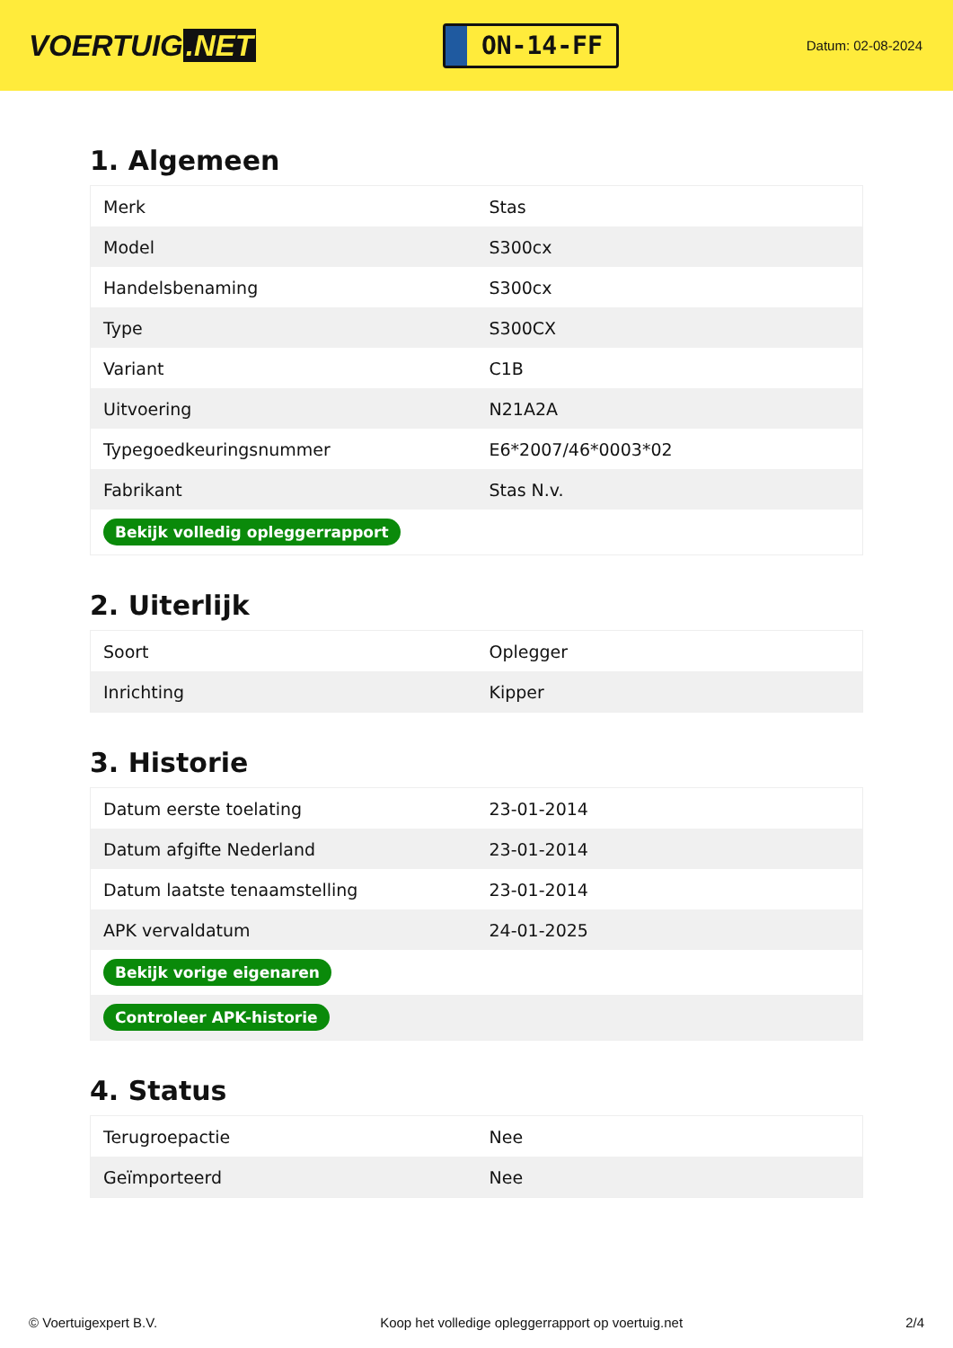VOERTUIG.NET
ON-14-FF
Datum: 02-08-2024
1. Algemeen
| Merk | Stas |
| Model | S300cx |
| Handelsbenaming | S300cx |
| Type | S300CX |
| Variant | C1B |
| Uitvoering | N21A2A |
| Typegoedkeuringsnummer | E6*2007/46*0003*02 |
| Fabrikant | Stas N.v. |
| Bekijk volledig opleggerrapport | |
2. Uiterlijk
| Soort | Oplegger |
| Inrichting | Kipper |
3. Historie
| Datum eerste toelating | 23-01-2014 |
| Datum afgifte Nederland | 23-01-2014 |
| Datum laatste tenaamstelling | 23-01-2014 |
| APK vervaldatum | 24-01-2025 |
| Bekijk vorige eigenaren | |
| Controleer APK-historie | |
4. Status
| Terugroepactie | Nee |
| Geïmporteerd | Nee |
© Voertuigexpert B.V. Koop het volledige opleggerrapport op voertuig.net 2/4